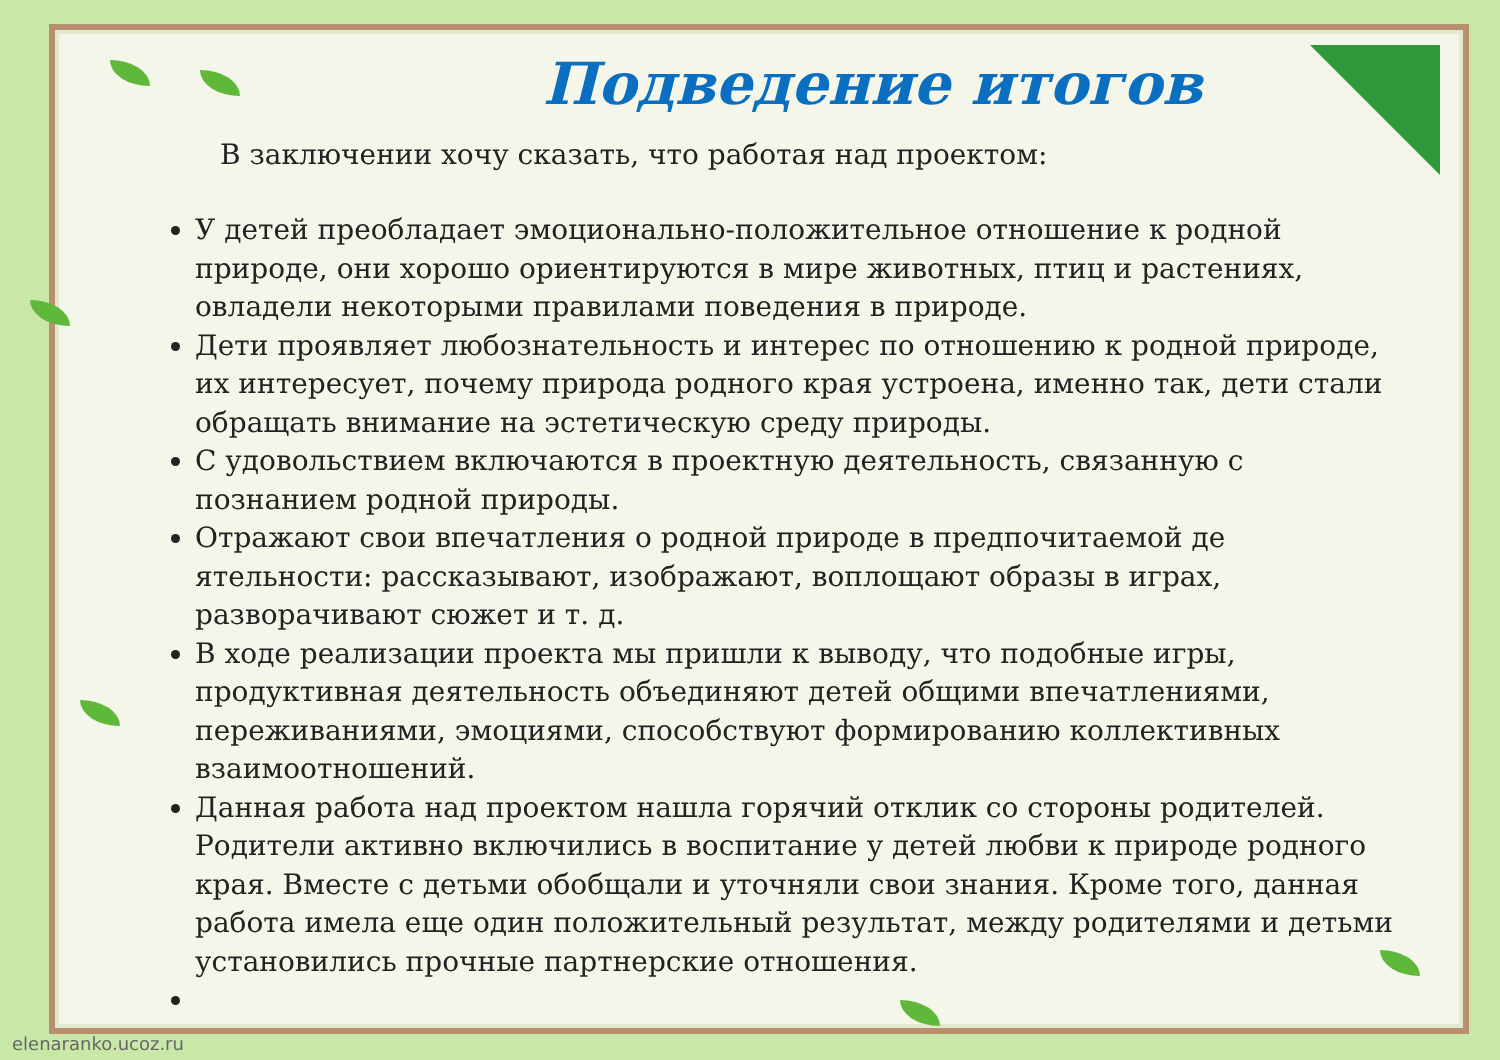Подведение итогов
В заключении хочу сказать, что работая над проектом:
У детей преобладает эмоционально-положительное отношение к родной природе, они хорошо ориентируются в мире животных, птиц и растениях, овладели некоторыми правилами поведения в природе.
Дети проявляет любознательность и интерес по отношению к родной природе, их интересует, почему природа родного края устроена, именно так, дети стали обращать внимание на эстетическую среду природы.
С удовольствием включаются в проектную деятельность, связанную с познанием родной природы.
Отражают свои впечатления о родной природе в предпочитаемой де ятельности: рассказывают, изображают, воплощают образы в играх, разворачивают сюжет и т. д.
В ходе реализации проекта мы пришли к выводу, что подобные игры, продуктивная деятельность объединяют детей общими впечатлениями, переживаниями, эмоциями, способствуют формированию коллективных взаимоотношений.
Данная работа над проектом нашла горячий отклик со стороны родителей. Родители активно включились в воспитание у детей любви к природе родного края. Вместе с детьми обобщали и уточняли свои знания. Кроме того, данная работа имела еще один положительный результат, между родителями и детьми установились прочные партнерские отношения.
elenaranko.ucoz.ru